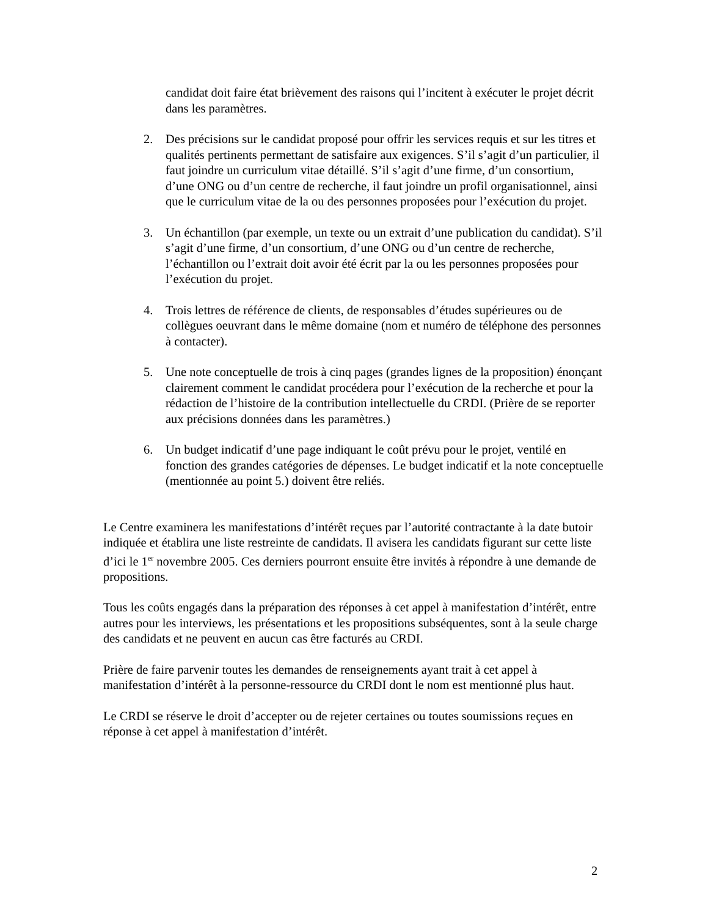candidat doit faire état brièvement des raisons qui l’incitent à exécuter le projet décrit dans les paramètres.
2. Des précisions sur le candidat proposé pour offrir les services requis et sur les titres et qualités pertinents permettant de satisfaire aux exigences. S’il s’agit d’un particulier, il faut joindre un curriculum vitae détaillé. S’il s’agit d’une firme, d’un consortium, d’une ONG ou d’un centre de recherche, il faut joindre un profil organisationnel, ainsi que le curriculum vitae de la ou des personnes proposées pour l’exécution du projet.
3. Un échantillon (par exemple, un texte ou un extrait d’une publication du candidat). S’il s’agit d’une firme, d’un consortium, d’une ONG ou d’un centre de recherche, l’échantillon ou l’extrait doit avoir été écrit par la ou les personnes proposées pour l’exécution du projet.
4. Trois lettres de référence de clients, de responsables d’études supérieures ou de collègues oeuvrant dans le même domaine (nom et numéro de téléphone des personnes à contacter).
5. Une note conceptuelle de trois à cinq pages (grandes lignes de la proposition) énonçant clairement comment le candidat procédera pour l’exécution de la recherche et pour la rédaction de l’histoire de la contribution intellectuelle du CRDI. (Prière de se reporter aux précisions données dans les paramètres.)
6. Un budget indicatif d’une page indiquant le coût prévu pour le projet, ventilé en fonction des grandes catégories de dépenses. Le budget indicatif et la note conceptuelle (mentionnée au point 5.) doivent être reliés.
Le Centre examinera les manifestations d’intérêt reçues par l’autorité contractante à la date butoir indiquée et établira une liste restreinte de candidats. Il avisera les candidats figurant sur cette liste d’ici le 1<sup>er</sup> novembre 2005. Ces derniers pourront ensuite être invités à répondre à une demande de propositions.
Tous les coûts engagés dans la préparation des réponses à cet appel à manifestation d’intérêt, entre autres pour les interviews, les présentations et les propositions subséquentes, sont à la seule charge des candidats et ne peuvent en aucun cas être facturés au CRDI.
Prière de faire parvenir toutes les demandes de renseignements ayant trait à cet appel à manifestation d’intérêt à la personne-ressource du CRDI dont le nom est mentionné plus haut.
Le CRDI se réserve le droit d’accepter ou de rejeter certaines ou toutes soumissions reçues en réponse à cet appel à manifestation d’intérêt.
2